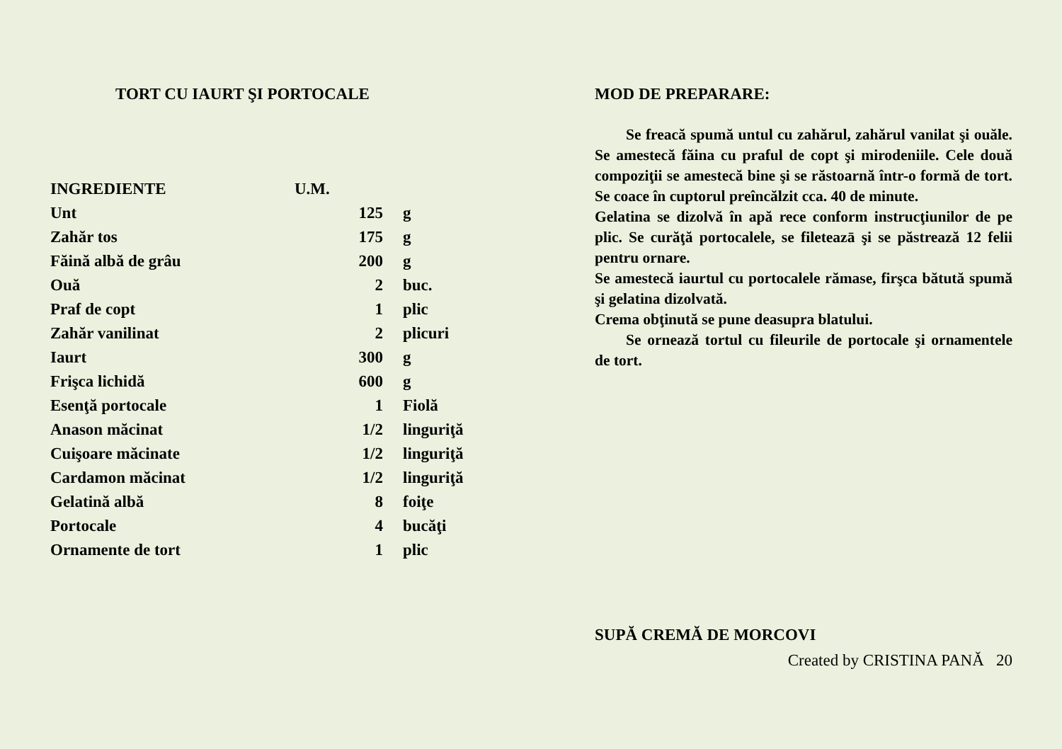TORT CU IAURT ŞI PORTOCALE
| INGREDIENTE | U.M. | |
| --- | --- | --- |
| Unt | 125 | g |
| Zahăr tos | 175 | g |
| Făină albă de grâu | 200 | g |
| Ouă | 2 | buc. |
| Praf de copt | 1 | plic |
| Zahăr vanilinat | 2 | plicuri |
| Iaurt | 300 | g |
| Frişca lichidă | 600 | g |
| Esenţă portocale | 1 | Fiolă |
| Anason măcinat | 1/2 | linguriţă |
| Cuişoare măcinate | 1/2 | linguriţă |
| Cardamon măcinat | 1/2 | linguriţă |
| Gelatină albă | 8 | foiţe |
| Portocale | 4 | bucăţi |
| Ornamente de tort | 1 | plic |
MOD DE PREPARARE:
Se freacă spumă untul cu zahărul, zahărul vanilat şi ouăle. Se amestecă făina cu praful de copt şi mirodeniile. Cele două compoziţii se amestecă bine şi se răstoarnă într-o formă de tort. Se coace în cuptorul preîncălzit cca. 40 de minute.
Gelatina se dizolvă în apă rece conform instrucţiunilor de pe plic. Se curăţă portocalele, se fileteazā şi se păstrează 12 felii pentru ornare.
Se amestecă iaurtul cu portocalele rămase, firşca bătută spumă şi gelatina dizolvată.
Crema obţinută se pune deasupra blatului.
Se ornează tortul cu fileurile de portocale şi ornamentele de tort.
SUPĂ CREMĂ DE MORCOVI
Created by CRISTINA PANĂ 20